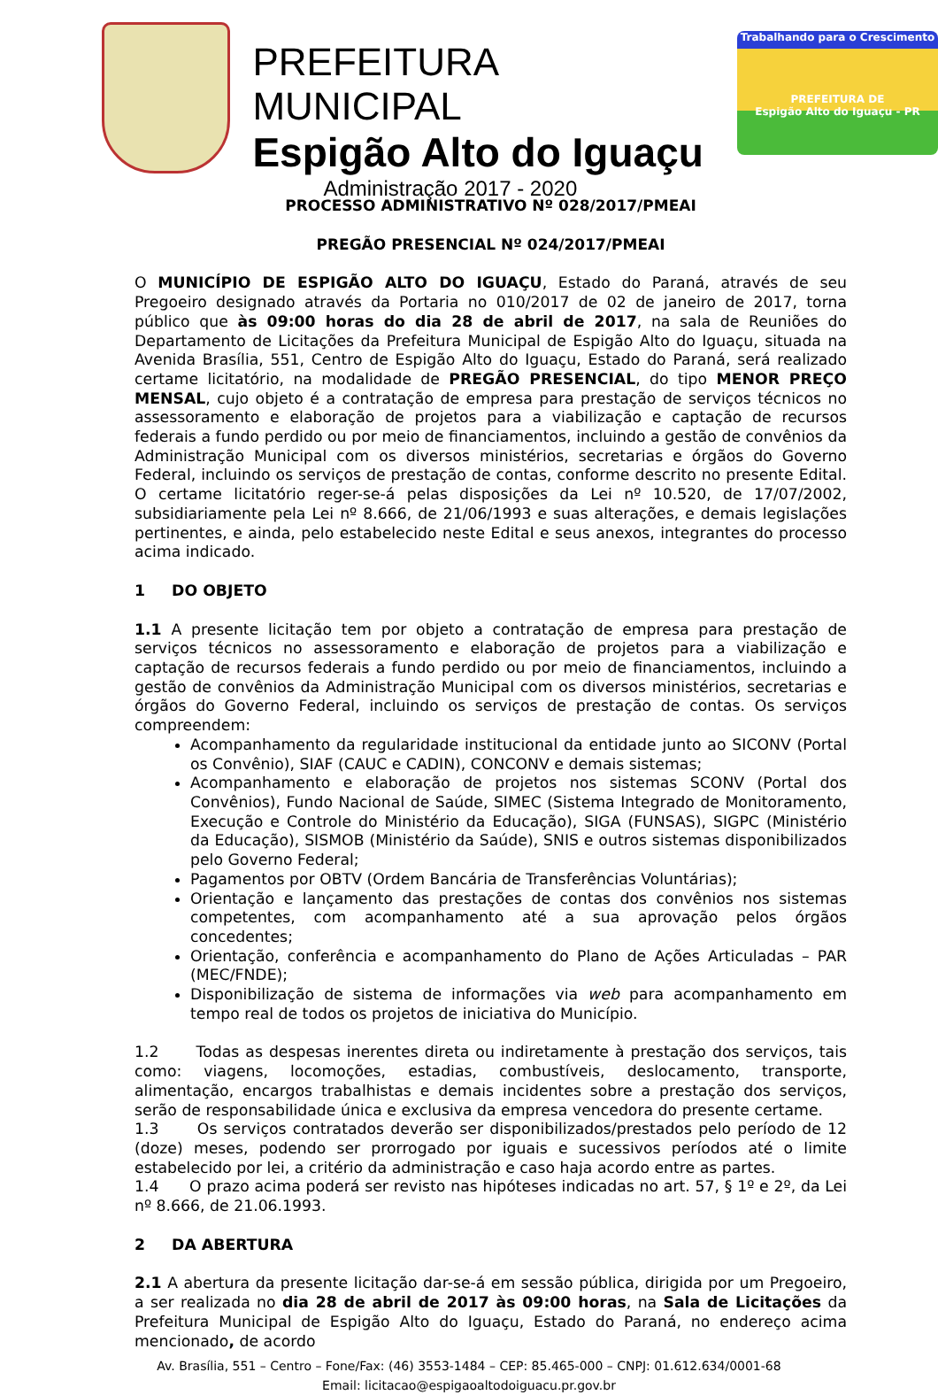PREFEITURA MUNICIPAL
Espigão Alto do Iguaçu
Administração 2017 - 2020
Trabalhando para o Crescimento
PREFEITURA DE
Espigão Alto do Iguaçu - PR
PROCESSO ADMINISTRATIVO Nº 028/2017/PMEAI
PREGÃO PRESENCIAL Nº 024/2017/PMEAI
O MUNICÍPIO DE ESPIGÃO ALTO DO IGUAÇU, Estado do Paraná, através de seu Pregoeiro designado através da Portaria no 010/2017 de 02 de janeiro de 2017, torna público que às 09:00 horas do dia 28 de abril de 2017, na sala de Reuniões do Departamento de Licitações da Prefeitura Municipal de Espigão Alto do Iguaçu, situada na Avenida Brasília, 551, Centro de Espigão Alto do Iguaçu, Estado do Paraná, será realizado certame licitatório, na modalidade de PREGÃO PRESENCIAL, do tipo MENOR PREÇO MENSAL, cujo objeto é a contratação de empresa para prestação de serviços técnicos no assessoramento e elaboração de projetos para a viabilização e captação de recursos federais a fundo perdido ou por meio de financiamentos, incluindo a gestão de convênios da Administração Municipal com os diversos ministérios, secretarias e órgãos do Governo Federal, incluindo os serviços de prestação de contas, conforme descrito no presente Edital. O certame licitatório reger-se-á pelas disposições da Lei nº 10.520, de 17/07/2002, subsidiariamente pela Lei nº 8.666, de 21/06/1993 e suas alterações, e demais legislações pertinentes, e ainda, pelo estabelecido neste Edital e seus anexos, integrantes do processo acima indicado.
1 DO OBJETO
1.1 A presente licitação tem por objeto a contratação de empresa para prestação de serviços técnicos no assessoramento e elaboração de projetos para a viabilização e captação de recursos federais a fundo perdido ou por meio de financiamentos, incluindo a gestão de convênios da Administração Municipal com os diversos ministérios, secretarias e órgãos do Governo Federal, incluindo os serviços de prestação de contas. Os serviços compreendem:
Acompanhamento da regularidade institucional da entidade junto ao SICONV (Portal os Convênio), SIAF (CAUC e CADIN), CONCONV e demais sistemas;
Acompanhamento e elaboração de projetos nos sistemas SCONV (Portal dos Convênios), Fundo Nacional de Saúde, SIMEC (Sistema Integrado de Monitoramento, Execução e Controle do Ministério da Educação), SIGA (FUNSAS), SIGPC (Ministério da Educação), SISMOB (Ministério da Saúde), SNIS e outros sistemas disponibilizados pelo Governo Federal;
Pagamentos por OBTV (Ordem Bancária de Transferências Voluntárias);
Orientação e lançamento das prestações de contas dos convênios nos sistemas competentes, com acompanhamento até a sua aprovação pelos órgãos concedentes;
Orientação, conferência e acompanhamento do Plano de Ações Articuladas – PAR (MEC/FNDE);
Disponibilização de sistema de informações via web para acompanhamento em tempo real de todos os projetos de iniciativa do Município.
1.2 Todas as despesas inerentes direta ou indiretamente à prestação dos serviços, tais como: viagens, locomoções, estadias, combustíveis, deslocamento, transporte, alimentação, encargos trabalhistas e demais incidentes sobre a prestação dos serviços, serão de responsabilidade única e exclusiva da empresa vencedora do presente certame.
1.3 Os serviços contratados deverão ser disponibilizados/prestados pelo período de 12 (doze) meses, podendo ser prorrogado por iguais e sucessivos períodos até o limite estabelecido por lei, a critério da administração e caso haja acordo entre as partes.
1.4 O prazo acima poderá ser revisto nas hipóteses indicadas no art. 57, § 1º e 2º, da Lei nº 8.666, de 21.06.1993.
2 DA ABERTURA
2.1 A abertura da presente licitação dar-se-á em sessão pública, dirigida por um Pregoeiro, a ser realizada no dia 28 de abril de 2017 às 09:00 horas, na Sala de Licitações da Prefeitura Municipal de Espigão Alto do Iguaçu, Estado do Paraná, no endereço acima mencionado, de acordo
Av. Brasília, 551 – Centro – Fone/Fax: (46) 3553-1484 – CEP: 85.465-000 – CNPJ: 01.612.634/0001-68
Email: licitacao@espigaoaltodoiguacu.pr.gov.br